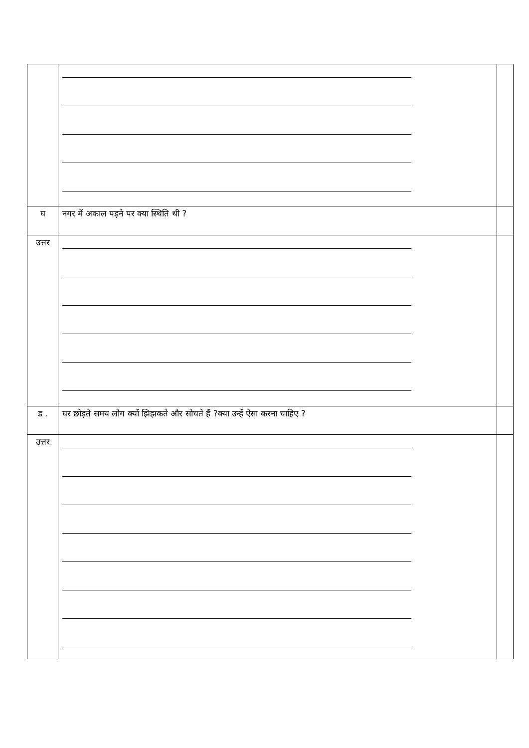| घ | नगर में अकाल पड़ने पर क्या स्थिति थी ? | |
| उत्तर | | |
| ड . | घर छोड़ते समय लोग क्यों झिझकते और सोचते हैं ?क्या उन्हें ऐसा करना चाहिए ? | |
| उत्तर | | |